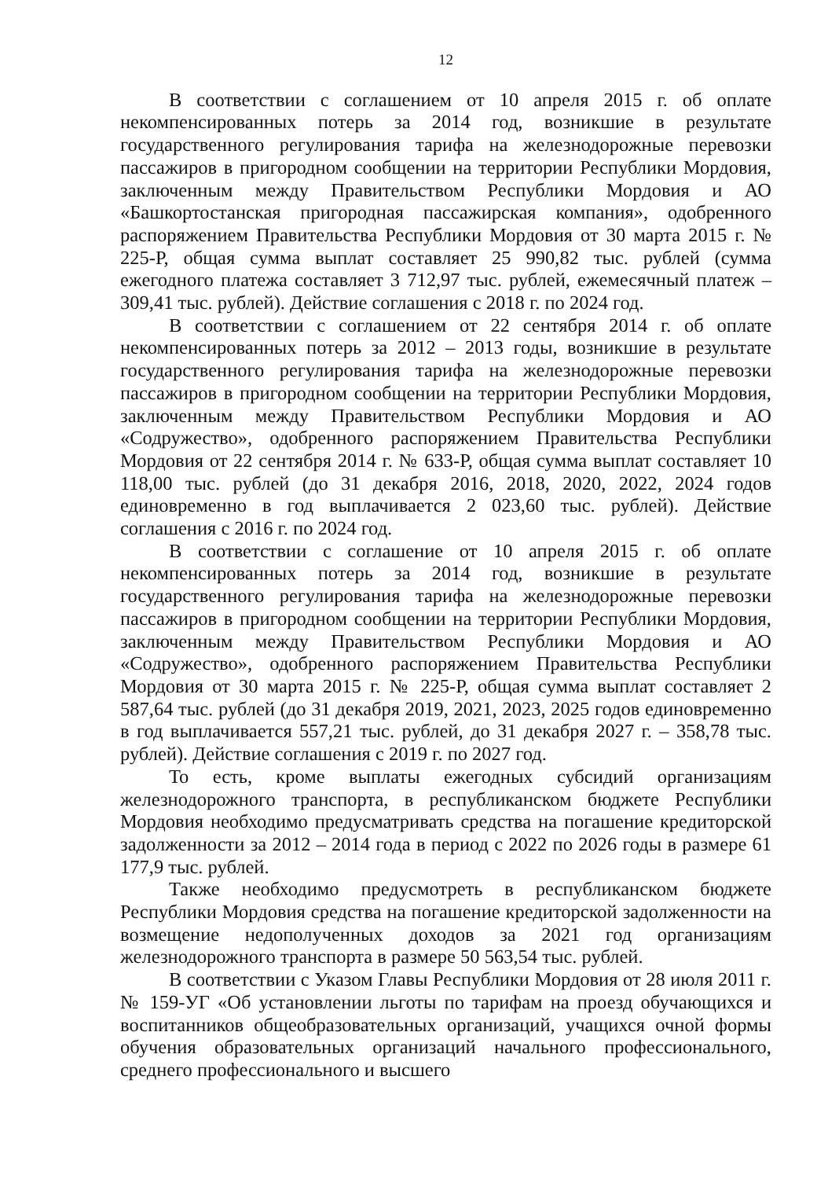12
В соответствии с соглашением от 10 апреля 2015 г. об оплате некомпенсированных потерь за 2014 год, возникшие в результате государственного регулирования тарифа на железнодорожные перевозки пассажиров в пригородном сообщении на территории Республики Мордовия, заключенным между Правительством Республики Мордовия и АО «Башкортостанская пригородная пассажирская компания», одобренного распоряжением Правительства Республики Мордовия от 30 марта 2015 г. № 225-Р, общая сумма выплат составляет 25 990,82 тыс. рублей (сумма ежегодного платежа составляет 3 712,97 тыс. рублей, ежемесячный платеж – 309,41 тыс. рублей). Действие соглашения с 2018 г. по 2024 год.
В соответствии с соглашением от 22 сентября 2014 г. об оплате некомпенсированных потерь за 2012 – 2013 годы, возникшие в результате государственного регулирования тарифа на железнодорожные перевозки пассажиров в пригородном сообщении на территории Республики Мордовия, заключенным между Правительством Республики Мордовия и АО «Содружество», одобренного распоряжением Правительства Республики Мордовия от 22 сентября 2014 г. № 633-Р, общая сумма выплат составляет 10 118,00 тыс. рублей (до 31 декабря 2016, 2018, 2020, 2022, 2024 годов единовременно в год выплачивается 2 023,60 тыс. рублей). Действие соглашения с 2016 г. по 2024 год.
В соответствии с соглашение от 10 апреля 2015 г. об оплате некомпенсированных потерь за 2014 год, возникшие в результате государственного регулирования тарифа на железнодорожные перевозки пассажиров в пригородном сообщении на территории Республики Мордовия, заключенным между Правительством Республики Мордовия и АО «Содружество», одобренного распоряжением Правительства Республики Мордовия от 30 марта 2015 г. № 225-Р, общая сумма выплат составляет 2 587,64 тыс. рублей (до 31 декабря 2019, 2021, 2023, 2025 годов единовременно в год выплачивается 557,21 тыс. рублей, до 31 декабря 2027 г. – 358,78 тыс. рублей). Действие соглашения с 2019 г. по 2027 год.
То есть, кроме выплаты ежегодных субсидий организациям железнодорожного транспорта, в республиканском бюджете Республики Мордовия необходимо предусматривать средства на погашение кредиторской задолженности за 2012 – 2014 года в период с 2022 по 2026 годы в размере 61 177,9 тыс. рублей.
Также необходимо предусмотреть в республиканском бюджете Республики Мордовия средства на погашение кредиторской задолженности на возмещение недополученных доходов за 2021 год организациям железнодорожного транспорта в размере 50 563,54 тыс. рублей.
В соответствии с Указом Главы Республики Мордовия от 28 июля 2011 г. № 159-УГ «Об установлении льготы по тарифам на проезд обучающихся и воспитанников общеобразовательных организаций, учащихся очной формы обучения образовательных организаций начального профессионального, среднего профессионального и высшего